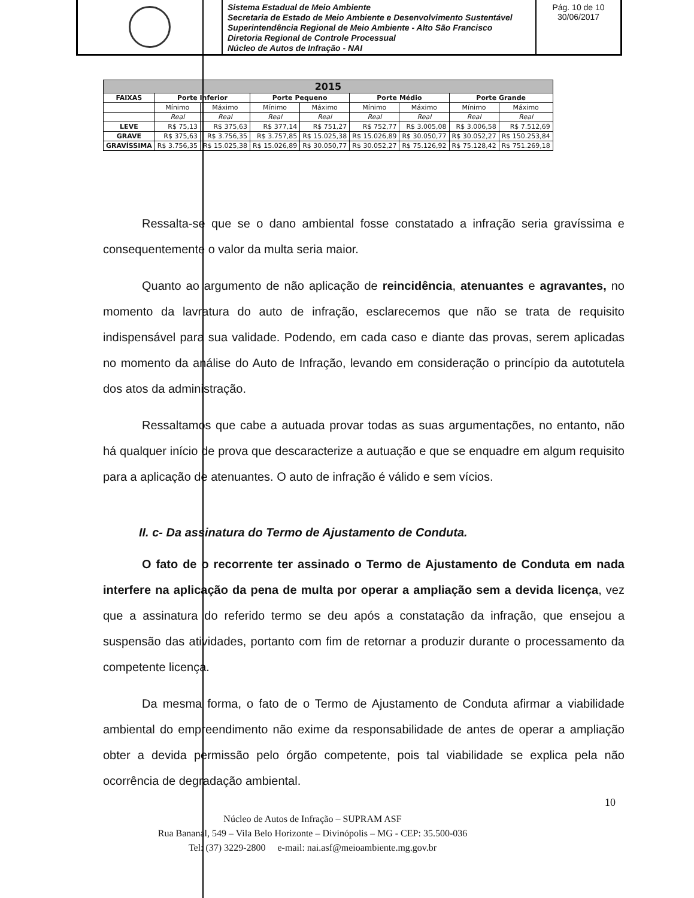Sistema Estadual de Meio Ambiente
Secretaria de Estado de Meio Ambiente e Desenvolvimento Sustentável
Superintendência Regional de Meio Ambiente - Alto São Francisco
Diretoria Regional de Controle Processual
Núcleo de Autos de Infração - NAI
Pág. 10 de 10
30/06/2017
| 2015 | | | | | | | | |
| --- | --- | --- | --- | --- | --- | --- | --- | --- |
| FAIXAS | Porte Inferior | | Porte Pequeno | | Porte Médio | | Porte Grande | |
| | Mínimo | Máximo | Mínimo | Máximo | Mínimo | Máximo | Mínimo | Máximo |
| | Real | Real | Real | Real | Real | Real | Real | Real |
| LEVE | R$ 75,13 | R$ 375,63 | R$ 377,14 | R$ 751,27 | R$ 752,77 | R$ 3.005,08 | R$ 3.006,58 | R$ 7.512,69 |
| GRAVE | R$ 375,63 | R$ 3.756,35 | R$ 3.757,85 | R$ 15.025,38 | R$ 15.026,89 | R$ 30.050,77 | R$ 30.052,27 | R$ 150.253,84 |
| GRAVÍSSIMA | R$ 3.756,35 | R$ 15.025,38 | R$ 15.026,89 | R$ 30.050,77 | R$ 30.052,27 | R$ 75.126,92 | R$ 75.128,42 | R$ 751.269,18 |
Ressalta-se que se o dano ambiental fosse constatado a infração seria gravíssima e consequentemente o valor da multa seria maior.
Quanto ao argumento de não aplicação de reincidência, atenuantes e agravantes, no momento da lavratura do auto de infração, esclarecemos que não se trata de requisito indispensável para sua validade. Podendo, em cada caso e diante das provas, serem aplicadas no momento da análise do Auto de Infração, levando em consideração o princípio da autotutela dos atos da administração.
Ressaltamos que cabe a autuada provar todas as suas argumentações, no entanto, não há qualquer início de prova que descaracterize a autuação e que se enquadre em algum requisito para a aplicação de atenuantes. O auto de infração é válido e sem vícios.
II. c- Da assinatura do Termo de Ajustamento de Conduta.
O fato de o recorrente ter assinado o Termo de Ajustamento de Conduta em nada interfere na aplicação da pena de multa por operar a ampliação sem a devida licença, vez que a assinatura do referido termo se deu após a constatação da infração, que ensejou a suspensão das atividades, portanto com fim de retornar a produzir durante o processamento da competente licença.
Da mesma forma, o fato de o Termo de Ajustamento de Conduta afirmar a viabilidade ambiental do empreendimento não exime da responsabilidade de antes de operar a ampliação obter a devida permissão pelo órgão competente, pois tal viabilidade se explica pela não ocorrência de degradação ambiental.
10
Núcleo de Autos de Infração – SUPRAM ASF
Rua Bananal, 549 – Vila Belo Horizonte – Divinópolis – MG - CEP: 35.500-036
Tel: (37) 3229-2800 e-mail: nai.asf@meioambiente.mg.gov.br